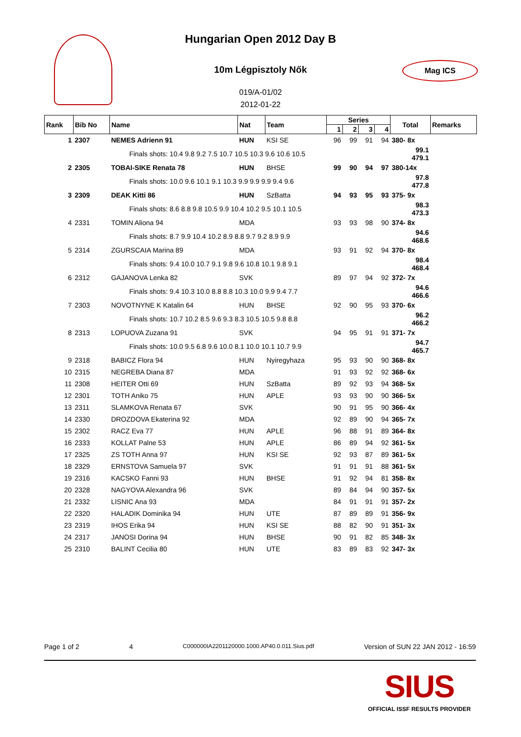Mag ICS
Hungarian Open 2012 Day B
10m Légpisztoly Nők
019/A-01/02
2012-01-22
| Rank | Bib No | Name | Nat | Team | Series | | | | Total | Remarks |
| --- | --- | --- | --- | --- | --- | --- | --- | --- | --- | --- |
| | | | | | 1 | 2 | 3 | 4 | | |
| 1 | 2307 | NEMES Adrienn 91 | HUN | KSI SE | 96 | 99 | 91 | 94 | 380- 8x | |
| | | Finals shots: 10.4 9.8 9.2 7.5 10.7 10.5 10.3 9.6 10.6 10.5 | | | | | | | 99.1 479.1 | |
| 2 | 2305 | TOBAI-SIKE Renata 78 | HUN | BHSE | 99 | 90 | 94 | 97 | 380-14x | |
| | | Finals shots: 10.0 9.6 10.1 9.1 10.3 9.9 9.9 9.9 9.4 9.6 | | | | | | | 97.8 477.8 | |
| 3 | 2309 | DEAK Kitti 86 | HUN | SzBatta | 94 | 93 | 95 | 93 | 375- 9x | |
| | | Finals shots: 8.6 8.8 9.8 10.5 9.9 10.4 10.2 9.5 10.1 10.5 | | | | | | | 98.3 473.3 | |
| 4 | 2331 | TOMIN Aliona 94 | MDA | | 93 | 93 | 98 | 90 | 374- 8x | |
| | | Finals shots: 8.7 9.9 10.4 10.2 8.9 8.8 9.7 9.2 8.9 9.9 | | | | | | | 94.6 468.6 | |
| 5 | 2314 | ZGURSCAIA Marina 89 | MDA | | 93 | 91 | 92 | 94 | 370- 8x | |
| | | Finals shots: 9.4 10.0 10.7 9.1 9.8 9.6 10.8 10.1 9.8 9.1 | | | | | | | 98.4 468.4 | |
| 6 | 2312 | GAJANOVA Lenka 82 | SVK | | 89 | 97 | 94 | 92 | 372- 7x | |
| | | Finals shots: 9.4 10.3 10.0 8.8 8.8 10.3 10.0 9.9 9.4 7.7 | | | | | | | 94.6 466.6 | |
| 7 | 2303 | NOVOTNYNE K Katalin 64 | HUN | BHSE | 92 | 90 | 95 | 93 | 370- 6x | |
| | | Finals shots: 10.7 10.2 8.5 9.6 9.3 8.3 10.5 10.5 9.8 8.8 | | | | | | | 96.2 466.2 | |
| 8 | 2313 | LOPUOVA Zuzana 91 | SVK | | 94 | 95 | 91 | 91 | 371- 7x | |
| | | Finals shots: 10.0 9.5 6.8 9.6 10.0 8.1 10.0 10.1 10.7 9.9 | | | | | | | 94.7 465.7 | |
| 9 | 2318 | BABICZ Flora 94 | HUN | Nyiregyhaza | 95 | 93 | 90 | 90 | 368- 8x | |
| 10 | 2315 | NEGREBA Diana 87 | MDA | | 91 | 93 | 92 | 92 | 368- 6x | |
| 11 | 2308 | HEITER Otti 69 | HUN | SzBatta | 89 | 92 | 93 | 94 | 368- 5x | |
| 12 | 2301 | TOTH Aniko 75 | HUN | APLE | 93 | 93 | 90 | 90 | 366- 5x | |
| 13 | 2311 | SLAMKOVA Renata 67 | SVK | | 90 | 91 | 95 | 90 | 366- 4x | |
| 14 | 2330 | DROZDOVA Ekaterina 92 | MDA | | 92 | 89 | 90 | 94 | 365- 7x | |
| 15 | 2302 | RACZ Eva 77 | HUN | APLE | 96 | 88 | 91 | 89 | 364- 8x | |
| 16 | 2333 | KOLLAT Palne 53 | HUN | APLE | 86 | 89 | 94 | 92 | 361- 5x | |
| 17 | 2325 | ZS TOTH Anna 97 | HUN | KSI SE | 92 | 93 | 87 | 89 | 361- 5x | |
| 18 | 2329 | ERNSTOVA Samuela 97 | SVK | | 91 | 91 | 91 | 88 | 361- 5x | |
| 19 | 2316 | KACSKO Fanni 93 | HUN | BHSE | 91 | 92 | 94 | 81 | 358- 8x | |
| 20 | 2328 | NAGYOVA Alexandra 96 | SVK | | 89 | 84 | 94 | 90 | 357- 5x | |
| 21 | 2332 | LISNIC Ana 93 | MDA | | 84 | 91 | 91 | 91 | 357- 2x | |
| 22 | 2320 | HALADIK Dominika 94 | HUN | UTE | 87 | 89 | 89 | 91 | 356- 9x | |
| 23 | 2319 | IHOS Erika 94 | HUN | KSI SE | 88 | 82 | 90 | 91 | 351- 3x | |
| 24 | 2317 | JANOSI Dorina 94 | HUN | BHSE | 90 | 91 | 82 | 85 | 348- 3x | |
| 25 | 2310 | BALINT Cecilia 80 | HUN | UTE | 83 | 89 | 83 | 92 | 347- 3x | |
Page 1 of 2 4 C000000IA2201120000.1000.AP40.0.011.Sius.pdf Version of SUN 22 JAN 2012 - 16:59
SIUS
OFFICIAL ISSF RESULTS PROVIDER